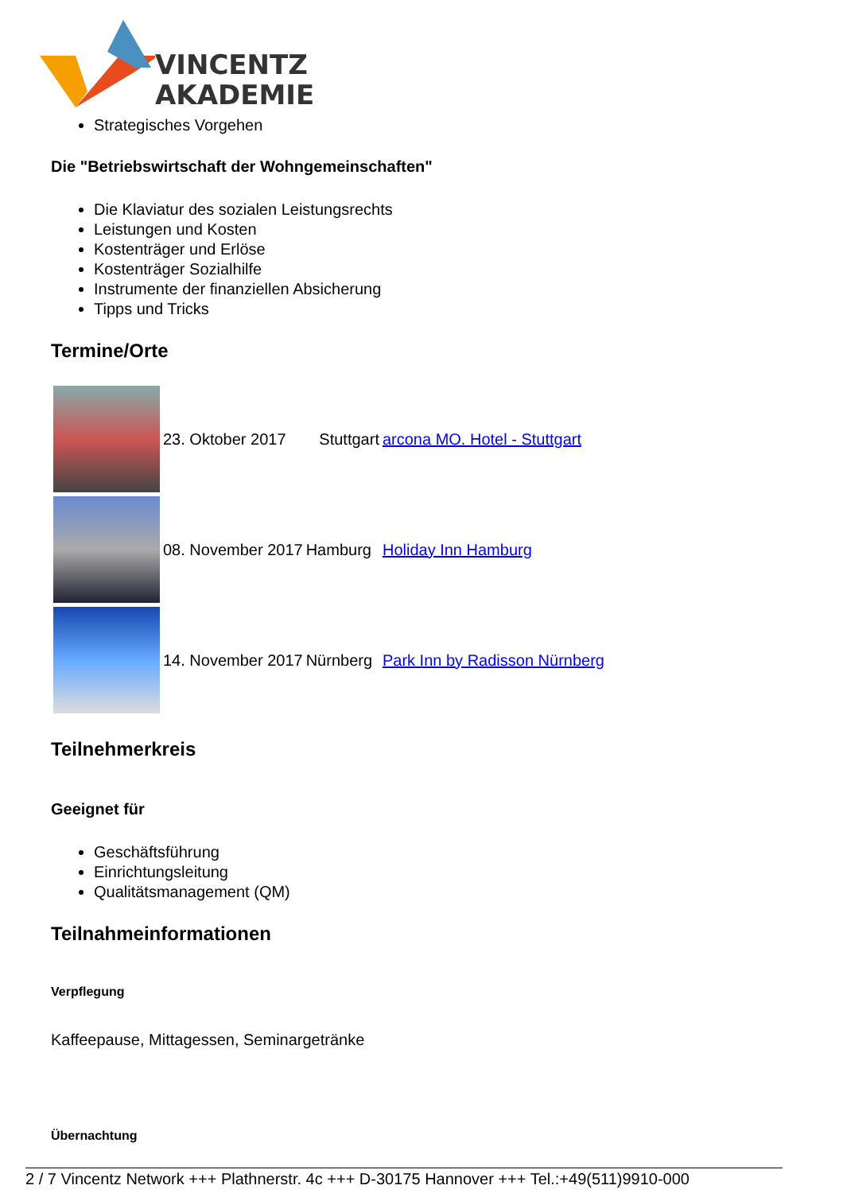VINCENTZ
AKADEMIE
Strategisches Vorgehen
Die "Betriebswirtschaft der Wohngemeinschaften"
Die Klaviatur des sozialen Leistungsrechts
Leistungen und Kosten
Kostenträger und Erlöse
Kostenträger Sozialhilfe
Instrumente der finanziellen Absicherung
Tipps und Tricks
Termine/Orte
| | 23. Oktober 2017 | Stuttgart | arcona MO. Hotel - Stuttgart |
| | 08. November 2017 | Hamburg | Holiday Inn Hamburg |
| | 14. November 2017 | Nürnberg | Park Inn by Radisson Nürnberg |
Teilnehmerkreis
Geeignet für
Geschäftsführung
Einrichtungsleitung
Qualitätsmanagement (QM)
Teilnahmeinformationen
Verpflegung
Kaffeepause, Mittagessen, Seminargetränke
Übernachtung
2 / 7 Vincentz Network +++ Plathnerstr. 4c +++ D-30175 Hannover +++ Tel.:+49(511)9910-000